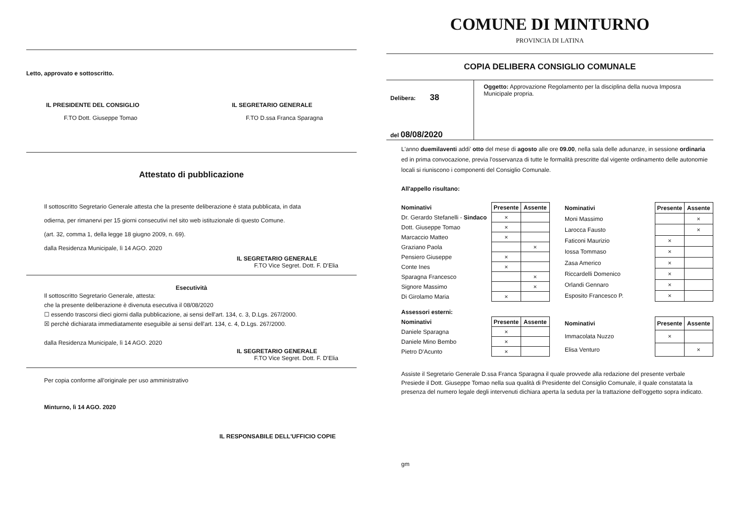Letto, approvato e sottoscritto.
IL PRESIDENTE DEL CONSIGLIO
F.TO Dott. Giuseppe Tomao
IL SEGRETARIO GENERALE
F.TO D.ssa Franca Sparagna
Attestato di pubblicazione
Il sottoscritto Segretario Generale attesta che la presente deliberazione è stata pubblicata, in data
odierna, per rimanervi per 15 giorni consecutivi nel sito web istituzionale di questo Comune.
(art. 32, comma 1, della legge 18 giugno 2009, n. 69).
dalla Residenza Municipale, lì 14 AGO. 2020
IL SEGRETARIO GENERALE
F.TO Vice Segret. Dott. F. D'Elia
Esecutività
Il sottoscritto Segretario Generale, attesta:
che la presente deliberazione è divenuta esecutiva il 08/08/2020
☐ essendo trascorsi dieci giorni dalla pubblicazione, ai sensi dell'art. 134, c. 3, D.Lgs. 267/2000.
☒ perchè dichiarata immediatamente eseguibile ai sensi dell'art. 134, c. 4, D.Lgs. 267/2000.
dalla Residenza Municipale, lì 14 AGO. 2020
IL SEGRETARIO GENERALE
F.TO Vice Segret. Dott. F. D'Elia
Per copia conforme all'originale per uso amministrativo
Minturno, lì 14 AGO. 2020
IL RESPONSABILE DELL'UFFICIO COPIE
COMUNE DI MINTURNO
PROVINCIA DI LATINA
COPIA DELIBERA CONSIGLIO COMUNALE
Delibera: 38
del 08/08/2020
Oggetto: Approvazione Regolamento per la disciplina della nuova Imposra Municipale propria.
L'anno duemilaventi addi' otto del mese di agosto alle ore 09.00, nella sala delle adunanze, in sessione ordinaria ed in prima convocazione, previa l'osservanza di tutte le formalità prescritte dal vigente ordinamento delle autonomie locali si riuniscono i componenti del Consiglio Comunale.
All'appello risultano:
| Nominativi | Presente | Assente |
| --- | --- | --- |
| Dr. Gerardo Stefanelli - Sindaco | × | |
| Dott. Giuseppe Tomao | × | |
| Marcaccio Matteo | × | |
| Graziano Paola | | × |
| Pensiero Giuseppe | × | |
| Conte Ines | × | |
| Sparagna Francesco | | × |
| Signore Massimo | | × |
| Di Girolamo Maria | × | |
| Nominativi | Presente | Assente |
| --- | --- | --- |
| Moni Massimo | | × |
| Larocca Fausto | | × |
| Faticoni Maurizio | × | |
| Iossa Tommaso | × | |
| Zasa Americo | × | |
| Riccardelli Domenico | × | |
| Orlandi Gennaro | × | |
| Esposito Francesco P. | × | |
Assessori esterni:
| Nominativi | Presente | Assente |
| --- | --- | --- |
| Daniele Sparagna | × | |
| Daniele Mino Bembo | × | |
| Pietro D'Acunto | × | |
| Nominativi | Presente | Assente |
| --- | --- | --- |
| Immacolata Nuzzo | × | |
| Elisa Venturo | | × |
Assiste il Segretario Generale D.ssa Franca Sparagna il quale provvede alla redazione del presente verbale
Presiede il Dott. Giuseppe Tomao nella sua qualità di Presidente del Consiglio Comunale, il quale constatata la presenza del numero legale degli intervenuti dichiara aperta la seduta per la trattazione dell'oggetto sopra indicato.
gm